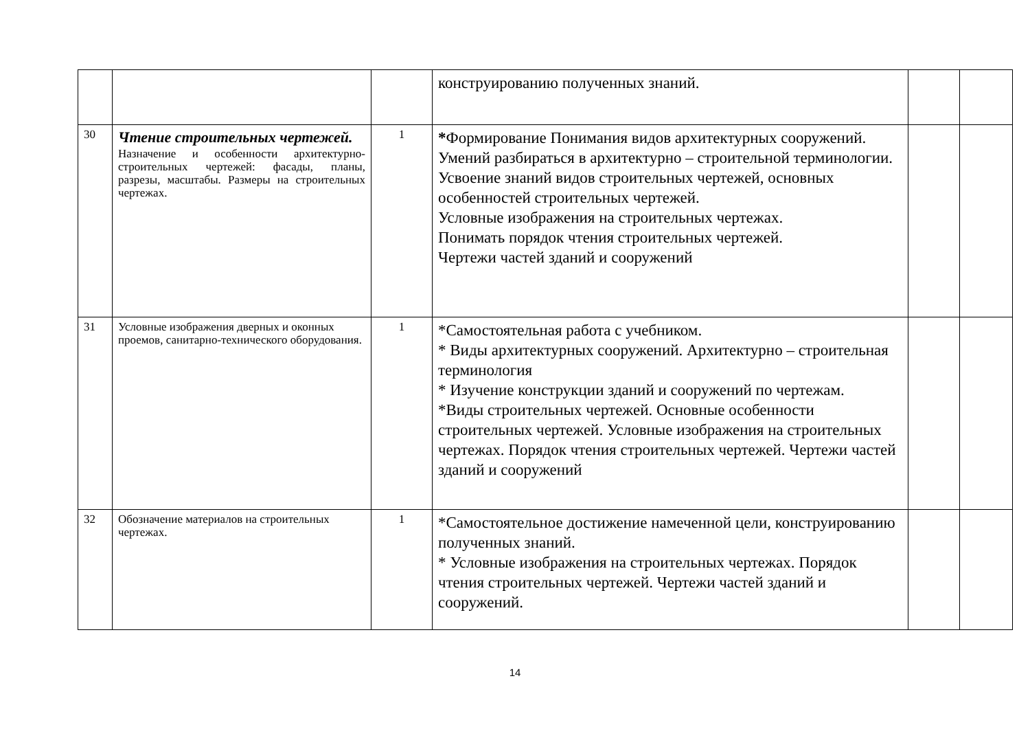| | | | конструированию полученных знаний. | | |
| 30 | Чтение строительных чертежей. Назначение и особенности архитектурно-строительных чертежей: фасады, планы, разрезы, масштабы. Размеры на строительных чертежах. | 1 | * Формирование Понимания видов архитектурных сооружений. Умений разбираться в архитектурно – строительной терминологии. Усвоение знаний видов строительных чертежей, основных особенностей строительных чертежей. Условные изображения на строительных чертежах. Понимать порядок чтения строительных чертежей. Чертежи частей зданий и сооружений | | |
| 31 | Условные изображения дверных и оконных проемов, санитарно-технического оборудования. | 1 | *Самостоятельная работа с учебником. * Виды архитектурных сооружений. Архитектурно – строительная терминология * Изучение конструкции зданий и сооружений по чертежам. *Виды строительных чертежей. Основные особенности строительных чертежей. Условные изображения на строительных чертежах. Порядок чтения строительных чертежей. Чертежи частей зданий и сооружений | | |
| 32 | Обозначение материалов на строительных чертежах. | 1 | *Самостоятельное достижение намеченной цели, конструированию полученных знаний. * Условные изображения на строительных чертежах. Порядок чтения строительных чертежей. Чертежи частей зданий и сооружений. | | |
14